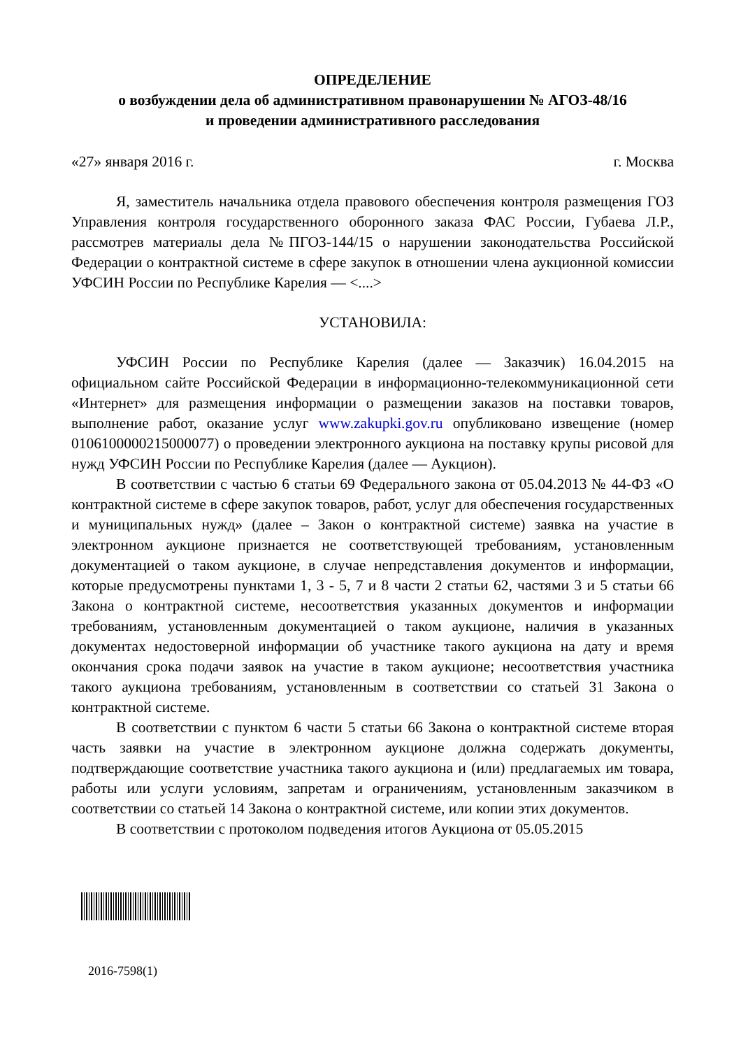ОПРЕДЕЛЕНИЕ
о возбуждении дела об административном правонарушении № АГОЗ-48/16
и проведении административного расследования
«27» января 2016 г. г. Москва
Я, заместитель начальника отдела правового обеспечения контроля размещения ГОЗ Управления контроля государственного оборонного заказа ФАС России, Губаева Л.Р., рассмотрев материалы дела №ПГОЗ-144/15 о нарушении законодательства Российской Федерации о контрактной системе в сфере закупок в отношении члена аукционной комиссии УФСИН России по Республике Карелия — <....>
УСТАНОВИЛА:
УФСИН России по Республике Карелия (далее — Заказчик) 16.04.2015 на официальном сайте Российской Федерации в информационно-телекоммуникационной сети «Интернет» для размещения информации о размещении заказов на поставки товаров, выполнение работ, оказание услуг www.zakupki.gov.ru опубликовано извещение (номер 0106100000215000077) о проведении электронного аукциона на поставку крупы рисовой для нужд УФСИН России по Республике Карелия (далее — Аукцион).
В соответствии с частью 6 статьи 69 Федерального закона от 05.04.2013 № 44-ФЗ «О контрактной системе в сфере закупок товаров, работ, услуг для обеспечения государственных и муниципальных нужд» (далее – Закон о контрактной системе) заявка на участие в электронном аукционе признается не соответствующей требованиям, установленным документацией о таком аукционе, в случае непредставления документов и информации, которые предусмотрены пунктами 1, 3 - 5, 7 и 8 части 2 статьи 62, частями 3 и 5 статьи 66 Закона о контрактной системе, несоответствия указанных документов и информации требованиям, установленным документацией о таком аукционе, наличия в указанных документах недостоверной информации об участнике такого аукциона на дату и время окончания срока подачи заявок на участие в таком аукционе; несоответствия участника такого аукциона требованиям, установленным в соответствии со статьей 31 Закона о контрактной системе.
В соответствии с пунктом 6 части 5 статьи 66 Закона о контрактной системе вторая часть заявки на участие в электронном аукционе должна содержать документы, подтверждающие соответствие участника такого аукциона и (или) предлагаемых им товара, работы или услуги условиям, запретам и ограничениям, установленным заказчиком в соответствии со статьей 14 Закона о контрактной системе, или копии этих документов.
В соответствии с протоколом подведения итогов Аукциона от 05.05.2015
2016-7598(1)